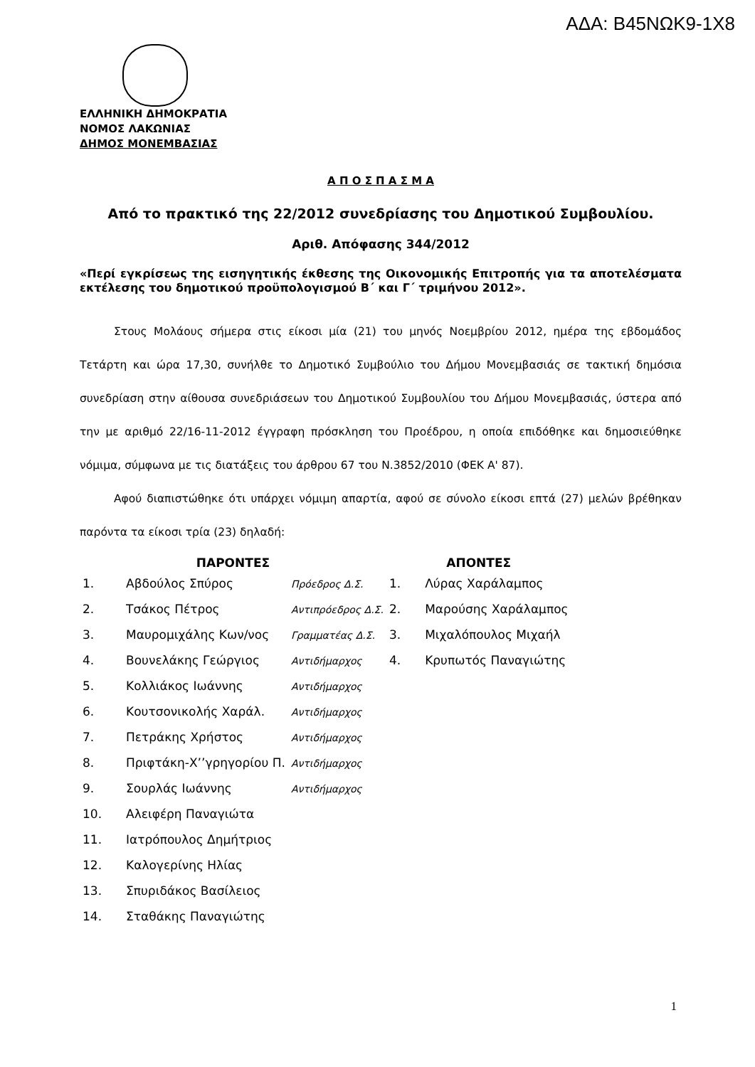ΑΔΑ: Β45ΝΩΚ9-1Χ8
ΕΛΛΗΝΙΚΗ ΔΗΜΟΚΡΑΤΙΑ
ΝΟΜΟΣ ΛΑΚΩΝΙΑΣ
ΔΗΜΟΣ ΜΟΝΕΜΒΑΣΙΑΣ
Α Π Ο Σ Π Α Σ Μ Α
Από το πρακτικό της 22/2012 συνεδρίασης του Δημοτικού Συμβουλίου.
Αριθ. Απόφασης 344/2012
«Περί εγκρίσεως της εισηγητικής έκθεσης της Οικονομικής Επιτροπής για τα αποτελέσματα εκτέλεσης του δημοτικού προϋπολογισμού Β΄ και Γ΄ τριμήνου 2012».
Στους Μολάους σήμερα στις είκοσι μία (21) του μηνός Νοεμβρίου 2012, ημέρα της εβδομάδος Τετάρτη και ώρα 17,30, συνήλθε το Δημοτικό Συμβούλιο του Δήμου Μονεμβασιάς σε τακτική δημόσια συνεδρίαση στην αίθουσα συνεδριάσεων του Δημοτικού Συμβουλίου του Δήμου Μονεμβασιάς, ύστερα από την με αριθμό 22/16-11-2012 έγγραφη πρόσκληση του Προέδρου, η οποία επιδόθηκε και δημοσιεύθηκε νόμιμα, σύμφωνα με τις διατάξεις του άρθρου 67 του Ν.3852/2010 (ΦΕΚ Α' 87).
Αφού διαπιστώθηκε ότι υπάρχει νόμιμη απαρτία, αφού σε σύνολο είκοσι επτά (27) μελών βρέθηκαν παρόντα τα είκοσι τρία (23) δηλαδή:
| ΠΑΡΟΝΤΕΣ | | | ΑΠΟΝΤΕΣ | |
| --- | --- | --- | --- | --- |
| 1. | Αβδούλος Σπύρος | Πρόεδρος Δ.Σ. | 1. | Λύρας Χαράλαμπος |
| 2. | Τσάκος Πέτρος | Αντιπρόεδρος Δ.Σ. | 2. | Μαρούσης Χαράλαμπος |
| 3. | Μαυρομιχάλης Κων/νος | Γραμματέας Δ.Σ. | 3. | Μιχαλόπουλος Μιχαήλ |
| 4. | Βουνελάκης Γεώργιος | Αντιδήμαρχος | 4. | Κρυπωτός Παναγιώτης |
| 5. | Κολλιάκος Ιωάννης | Αντιδήμαρχος | | |
| 6. | Κουτσονικολής Χαράλ. | Αντιδήμαρχος | | |
| 7. | Πετράκης Χρήστος | Αντιδήμαρχος | | |
| 8. | Πριφτάκη-Χ’’γρηγορίου Π. | Αντιδήμαρχος | | |
| 9. | Σουρλάς Ιωάννης | Αντιδήμαρχος | | |
| 10. | Αλειφέρη Παναγιώτα | | | |
| 11. | Ιατρόπουλος Δημήτριος | | | |
| 12. | Καλογερίνης Ηλίας | | | |
| 13. | Σπυριδάκος Βασίλειος | | | |
| 14. | Σταθάκης Παναγιώτης | | | |
1